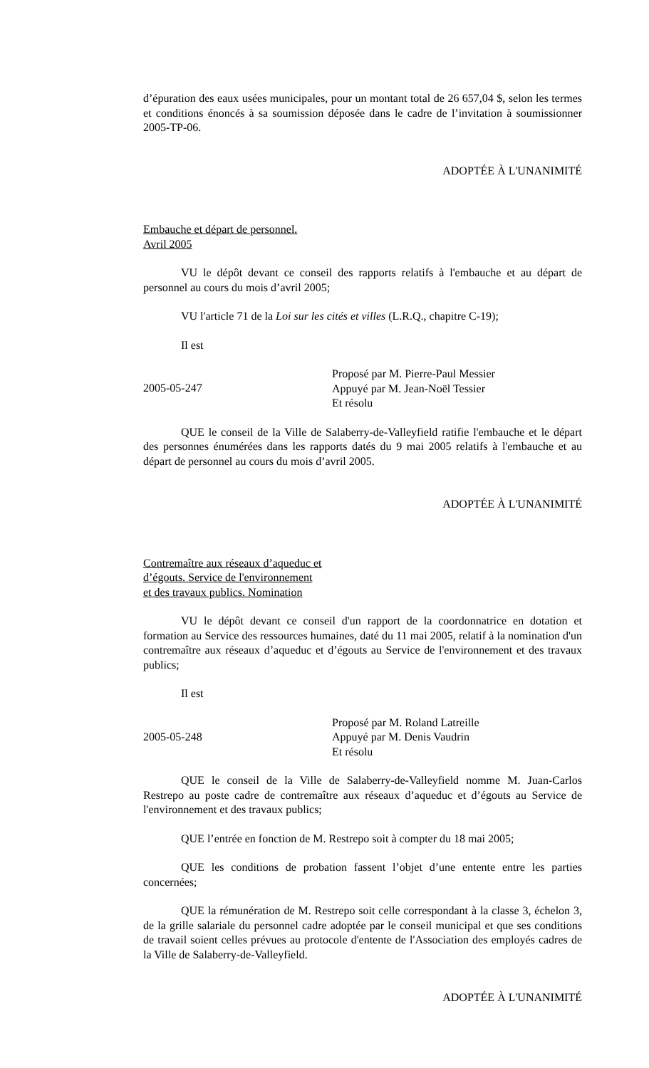d’épuration des eaux usées municipales, pour un montant total de 26 657,04 $, selon les termes et conditions énoncés à sa soumission déposée dans le cadre de l’invitation à soumissionner 2005-TP-06.
ADOPTÉE À L'UNANIMITÉ
Embauche et départ de personnel.
Avril 2005
VU le dépôt devant ce conseil des rapports relatifs à l'embauche et au départ de personnel au cours du mois d’avril 2005;
VU l'article 71 de la Loi sur les cités et villes (L.R.Q., chapitre C-19);
Il est
2005-05-247
Proposé par M. Pierre-Paul Messier
Appuyé par M. Jean-Noël Tessier
Et résolu
QUE le conseil de la Ville de Salaberry-de-Valleyfield ratifie l'embauche et le départ des personnes énumérées dans les rapports datés du 9 mai 2005 relatifs à l'embauche et au départ de personnel au cours du mois d’avril 2005.
ADOPTÉE À L'UNANIMITÉ
Contremaître aux réseaux d’aqueduc et
d’égouts. Service de l'environnement
et des travaux publics. Nomination
VU le dépôt devant ce conseil d'un rapport de la coordonnatrice en dotation et formation au Service des ressources humaines, daté du 11 mai 2005, relatif à la nomination d'un contremaître aux réseaux d’aqueduc et d’égouts au Service de l'environnement et des travaux publics;
Il est
2005-05-248
Proposé par M. Roland Latreille
Appuyé par M. Denis Vaudrin
Et résolu
QUE le conseil de la Ville de Salaberry-de-Valleyfield nomme M. Juan-Carlos Restrepo au poste cadre de contremaître aux réseaux d’aqueduc et d’égouts au Service de l'environnement et des travaux publics;
QUE l’entrée en fonction de M. Restrepo soit à compter du 18 mai 2005;
QUE les conditions de probation fassent l’objet d’une entente entre les parties concernées;
QUE la rémunération de M. Restrepo soit celle correspondant à la classe 3, échelon 3, de la grille salariale du personnel cadre adoptée par le conseil municipal et que ses conditions de travail soient celles prévues au protocole d'entente de l'Association des employés cadres de la Ville de Salaberry-de-Valleyfield.
ADOPTÉE À L'UNANIMITÉ